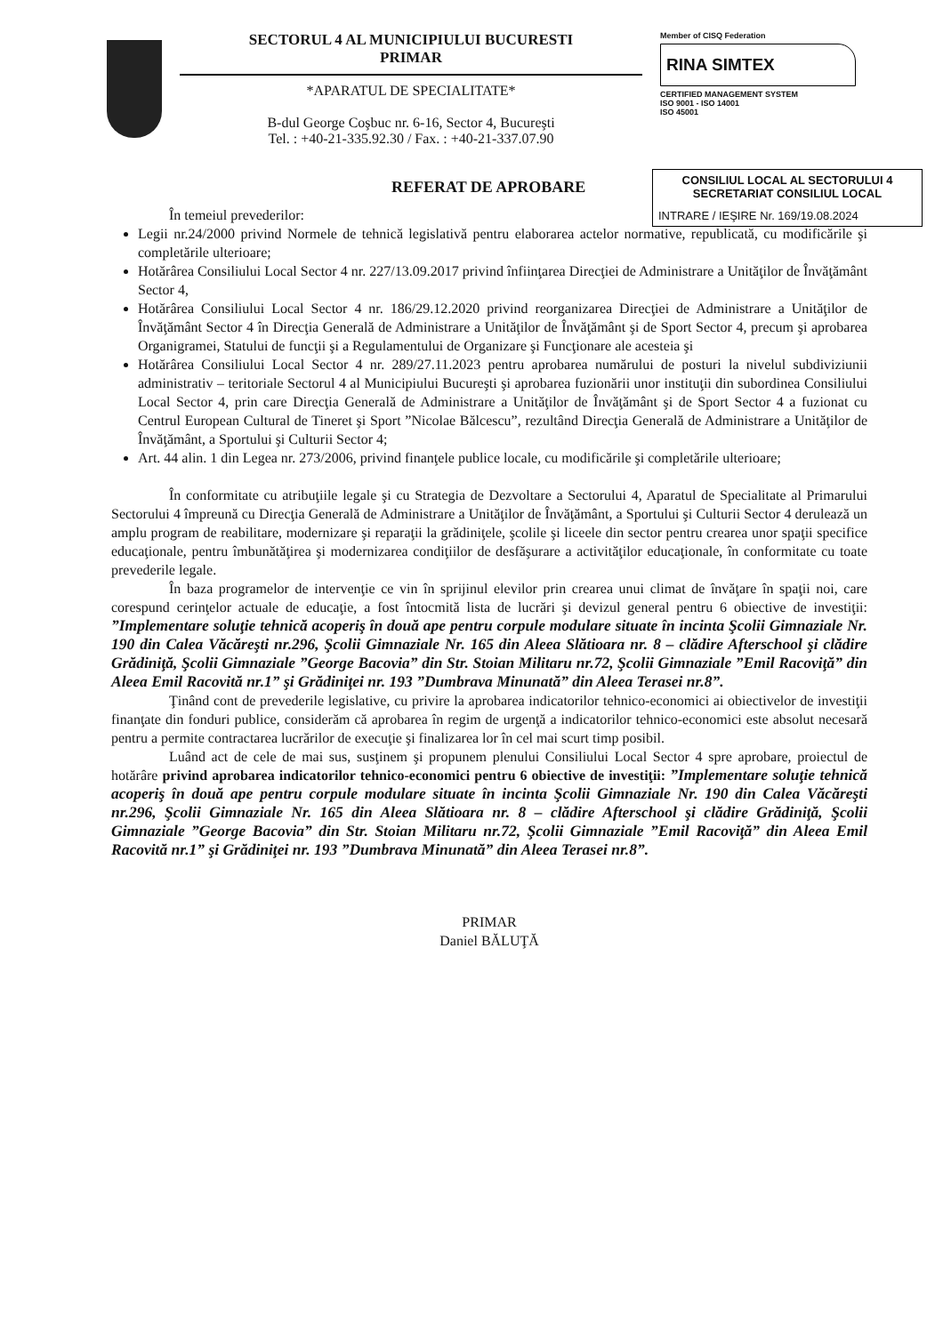SECTORUL 4 AL MUNICIPIULUI BUCURESTI
PRIMAR
*APARATUL DE SPECIALITATE*
B-dul George Coşbuc nr. 6-16, Sector 4, Bucureşti
Tel. : +40-21-335.92.30 / Fax. : +40-21-337.07.90
Member of CISQ Federation
RINA SIMTEX
CERTIFIED MANAGEMENT SYSTEM
ISO 9001 - ISO 14001
ISO 45001
CONSILIUL LOCAL AL SECTORULUI 4
SECRETARIAT CONSILIUL LOCAL
INTRARE / IEŞIRE Nr. 169/19.08.2024
REFERAT DE APROBARE
În temeiul prevederilor:
Legii nr.24/2000 privind Normele de tehnică legislativă pentru elaborarea actelor normative, republicată, cu modificările şi completările ulterioare;
Hotărârea Consiliului Local Sector 4 nr. 227/13.09.2017 privind înfiinţarea Direcţiei de Administrare a Unităţilor de Învăţământ Sector 4,
Hotărârea Consiliului Local Sector 4 nr. 186/29.12.2020 privind reorganizarea Direcţiei de Administrare a Unităţilor de Învăţământ Sector 4 în Direcţia Generală de Administrare a Unităţilor de Învăţământ şi de Sport Sector 4, precum şi aprobarea Organigramei, Statului de funcţii şi a Regulamentului de Organizare şi Funcţionare ale acesteia şi
Hotărârea Consiliului Local Sector 4 nr. 289/27.11.2023 pentru aprobarea numărului de posturi la nivelul subdiviziunii administrativ – teritoriale Sectorul 4 al Municipiului Bucureşti şi aprobarea fuzionării unor instituţii din subordinea Consiliului Local Sector 4, prin care Direcţia Generală de Administrare a Unităţilor de Învăţământ şi de Sport Sector 4 a fuzionat cu Centrul European Cultural de Tineret şi Sport ”Nicolae Bălcescu”, rezultând Direcţia Generală de Administrare a Unităţilor de Învăţământ, a Sportului şi Culturii Sector 4;
Art. 44 alin. 1 din Legea nr. 273/2006, privind finanţele publice locale, cu modificările şi completările ulterioare;
În conformitate cu atribuţiile legale şi cu Strategia de Dezvoltare a Sectorului 4, Aparatul de Specialitate al Primarului Sectorului 4 împreună cu Direcţia Generală de Administrare a Unităţilor de Învăţământ, a Sportului şi Culturii Sector 4 derulează un amplu program de reabilitare, modernizare şi reparaţii la grădiniţele, şcolile şi liceele din sector pentru crearea unor spaţii specifice educaţionale, pentru îmbunătăţirea şi modernizarea condiţiilor de desfăşurare a activităţilor educaţionale, în conformitate cu toate prevederile legale.
În baza programelor de intervenţie ce vin în sprijinul elevilor prin crearea unui climat de învăţare în spaţii noi, care corespund cerinţelor actuale de educaţie, a fost întocmită lista de lucrări şi devizul general pentru 6 obiective de investiţii: ”Implementare soluţie tehnică acoperiş în două ape pentru corpule modulare situate în incinta Şcolii Gimnaziale Nr. 190 din Calea Văcăreşti nr.296, Şcolii Gimnaziale Nr. 165 din Aleea Slătioara nr. 8 – clădire Afterschool şi clădire Grădiniţă, Şcolii Gimnaziale ”George Bacovia” din Str. Stoian Militaru nr.72, Şcolii Gimnaziale ”Emil Racoviţă” din Aleea Emil Racovită nr.1” şi Grădiniţei nr. 193 ”Dumbrava Minunată” din Aleea Terasei nr.8”.
Ţinând cont de prevederile legislative, cu privire la aprobarea indicatorilor tehnico-economici ai obiectivelor de investiţii finanţate din fonduri publice, considerăm că aprobarea în regim de urgenţă a indicatorilor tehnico-economici este absolut necesară pentru a permite contractarea lucrărilor de execuţie şi finalizarea lor în cel mai scurt timp posibil.
Luând act de cele de mai sus, susţinem şi propunem plenului Consiliului Local Sector 4 spre aprobare, proiectul de hotărâre privind aprobarea indicatorilor tehnico-economici pentru 6 obiective de investiţii: ”Implementare soluţie tehnică acoperiş în două ape pentru corpule modulare situate în incinta Şcolii Gimnaziale Nr. 190 din Calea Văcăreşti nr.296, Şcolii Gimnaziale Nr. 165 din Aleea Slătioara nr. 8 – clădire Afterschool şi clădire Grădiniţă, Şcolii Gimnaziale ”George Bacovia” din Str. Stoian Militaru nr.72, Şcolii Gimnaziale ”Emil Racoviţă” din Aleea Emil Racovită nr.1” şi Grădiniţei nr. 193 ”Dumbrava Minunată” din Aleea Terasei nr.8”.
PRIMAR
Daniel BĂLUŢĂ